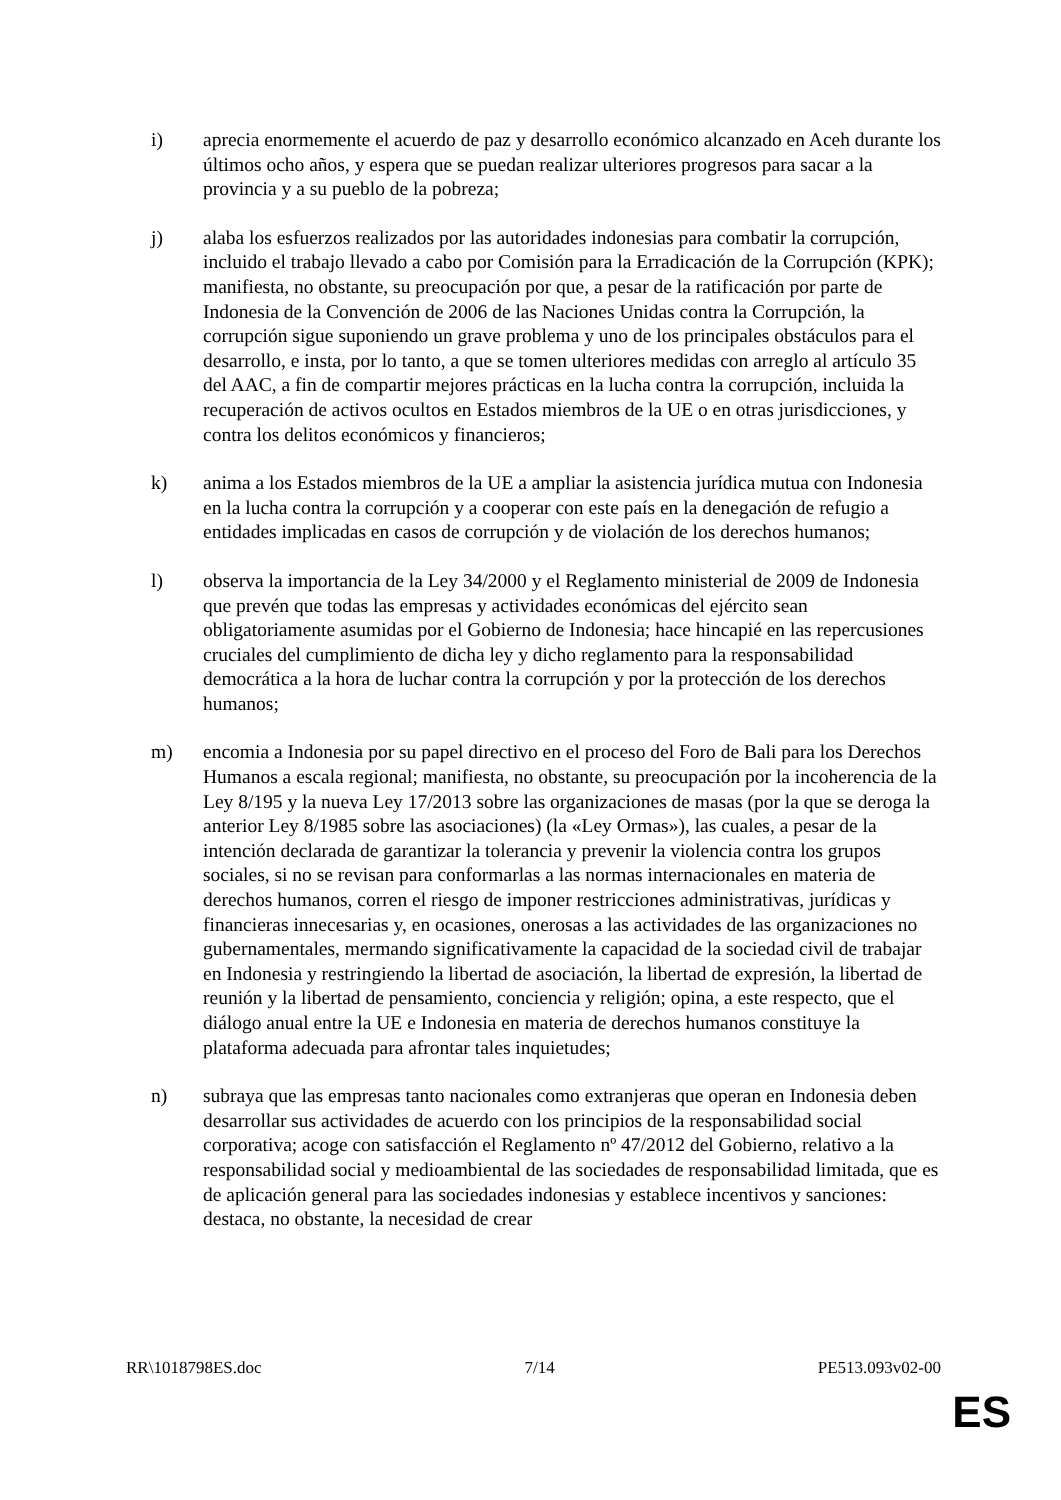i) aprecia enormemente el acuerdo de paz y desarrollo económico alcanzado en Aceh durante los últimos ocho años, y espera que se puedan realizar ulteriores progresos para sacar a la provincia y a su pueblo de la pobreza;
j) alaba los esfuerzos realizados por las autoridades indonesias para combatir la corrupción, incluido el trabajo llevado a cabo por Comisión para la Erradicación de la Corrupción (KPK); manifiesta, no obstante, su preocupación por que, a pesar de la ratificación por parte de Indonesia de la Convención de 2006 de las Naciones Unidas contra la Corrupción, la corrupción sigue suponiendo un grave problema y uno de los principales obstáculos para el desarrollo, e insta, por lo tanto, a que se tomen ulteriores medidas con arreglo al artículo 35 del AAC, a fin de compartir mejores prácticas en la lucha contra la corrupción, incluida la recuperación de activos ocultos en Estados miembros de la UE o en otras jurisdicciones, y contra los delitos económicos y financieros;
k) anima a los Estados miembros de la UE a ampliar la asistencia jurídica mutua con Indonesia en la lucha contra la corrupción y a cooperar con este país en la denegación de refugio a entidades implicadas en casos de corrupción y de violación de los derechos humanos;
l) observa la importancia de la Ley 34/2000 y el Reglamento ministerial de 2009 de Indonesia que prevén que todas las empresas y actividades económicas del ejército sean obligatoriamente asumidas por el Gobierno de Indonesia; hace hincapié en las repercusiones cruciales del cumplimiento de dicha ley y dicho reglamento para la responsabilidad democrática a la hora de luchar contra la corrupción y por la protección de los derechos humanos;
m) encomia a Indonesia por su papel directivo en el proceso del Foro de Bali para los Derechos Humanos a escala regional; manifiesta, no obstante, su preocupación por la incoherencia de la Ley 8/195 y la nueva Ley 17/2013 sobre las organizaciones de masas (por la que se deroga la anterior Ley 8/1985 sobre las asociaciones) (la «Ley Ormas»), las cuales, a pesar de la intención declarada de garantizar la tolerancia y prevenir la violencia contra los grupos sociales, si no se revisan para conformarlas a las normas internacionales en materia de derechos humanos, corren el riesgo de imponer restricciones administrativas, jurídicas y financieras innecesarias y, en ocasiones, onerosas a las actividades de las organizaciones no gubernamentales, mermando significativamente la capacidad de la sociedad civil de trabajar en Indonesia y restringiendo la libertad de asociación, la libertad de expresión, la libertad de reunión y la libertad de pensamiento, conciencia y religión; opina, a este respecto, que el diálogo anual entre la UE e Indonesia en materia de derechos humanos constituye la plataforma adecuada para afrontar tales inquietudes;
n) subraya que las empresas tanto nacionales como extranjeras que operan en Indonesia deben desarrollar sus actividades de acuerdo con los principios de la responsabilidad social corporativa; acoge con satisfacción el Reglamento nº 47/2012 del Gobierno, relativo a la responsabilidad social y medioambiental de las sociedades de responsabilidad limitada, que es de aplicación general para las sociedades indonesias y establece incentivos y sanciones: destaca, no obstante, la necesidad de crear
RR\1018798ES.doc 7/14 PE513.093v02-00
ES